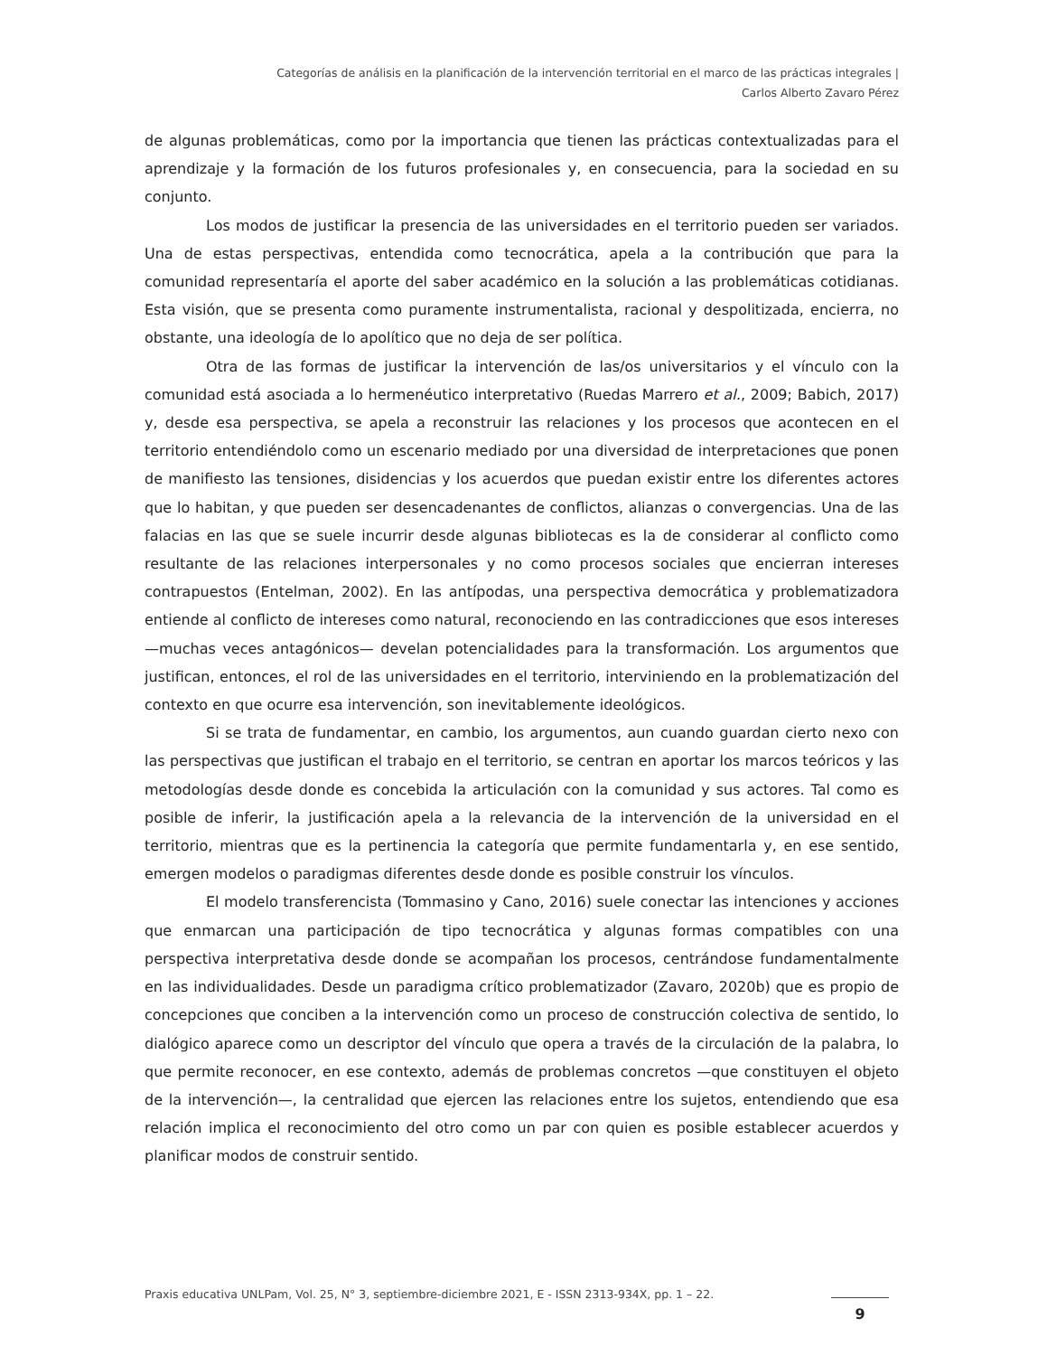Categorías de análisis en la planificación de la intervención territorial en el marco de las prácticas integrales |
Carlos Alberto Zavaro Pérez
de algunas problemáticas, como por la importancia que tienen las prácticas contextualizadas para el aprendizaje y la formación de los futuros profesionales y, en consecuencia, para la sociedad en su conjunto.
Los modos de justificar la presencia de las universidades en el territorio pueden ser variados. Una de estas perspectivas, entendida como tecnocrática, apela a la contribución que para la comunidad representaría el aporte del saber académico en la solución a las problemáticas cotidianas. Esta visión, que se presenta como puramente instrumentalista, racional y despolitizada, encierra, no obstante, una ideología de lo apolítico que no deja de ser política.
Otra de las formas de justificar la intervención de las/os universitarios y el vínculo con la comunidad está asociada a lo hermenéutico interpretativo (Ruedas Marrero et al., 2009; Babich, 2017) y, desde esa perspectiva, se apela a reconstruir las relaciones y los procesos que acontecen en el territorio entendiéndolo como un escenario mediado por una diversidad de interpretaciones que ponen de manifiesto las tensiones, disidencias y los acuerdos que puedan existir entre los diferentes actores que lo habitan, y que pueden ser desencadenantes de conflictos, alianzas o convergencias. Una de las falacias en las que se suele incurrir desde algunas bibliotecas es la de considerar al conflicto como resultante de las relaciones interpersonales y no como procesos sociales que encierran intereses contrapuestos (Entelman, 2002). En las antípodas, una perspectiva democrática y problematizadora entiende al conflicto de intereses como natural, reconociendo en las contradicciones que esos intereses —muchas veces antagónicos— develan potencialidades para la transformación. Los argumentos que justifican, entonces, el rol de las universidades en el territorio, interviniendo en la problematización del contexto en que ocurre esa intervención, son inevitablemente ideológicos.
Si se trata de fundamentar, en cambio, los argumentos, aun cuando guardan cierto nexo con las perspectivas que justifican el trabajo en el territorio, se centran en aportar los marcos teóricos y las metodologías desde donde es concebida la articulación con la comunidad y sus actores. Tal como es posible de inferir, la justificación apela a la relevancia de la intervención de la universidad en el territorio, mientras que es la pertinencia la categoría que permite fundamentarla y, en ese sentido, emergen modelos o paradigmas diferentes desde donde es posible construir los vínculos.
El modelo transferencista (Tommasino y Cano, 2016) suele conectar las intenciones y acciones que enmarcan una participación de tipo tecnocrática y algunas formas compatibles con una perspectiva interpretativa desde donde se acompañan los procesos, centrándose fundamentalmente en las individualidades. Desde un paradigma crítico problematizador (Zavaro, 2020b) que es propio de concepciones que conciben a la intervención como un proceso de construcción colectiva de sentido, lo dialógico aparece como un descriptor del vínculo que opera a través de la circulación de la palabra, lo que permite reconocer, en ese contexto, además de problemas concretos —que constituyen el objeto de la intervención—, la centralidad que ejercen las relaciones entre los sujetos, entendiendo que esa relación implica el reconocimiento del otro como un par con quien es posible establecer acuerdos y planificar modos de construir sentido.
Praxis educativa UNLPam, Vol. 25, N° 3, septiembre-diciembre 2021, E - ISSN 2313-934X, pp. 1 – 22.
9